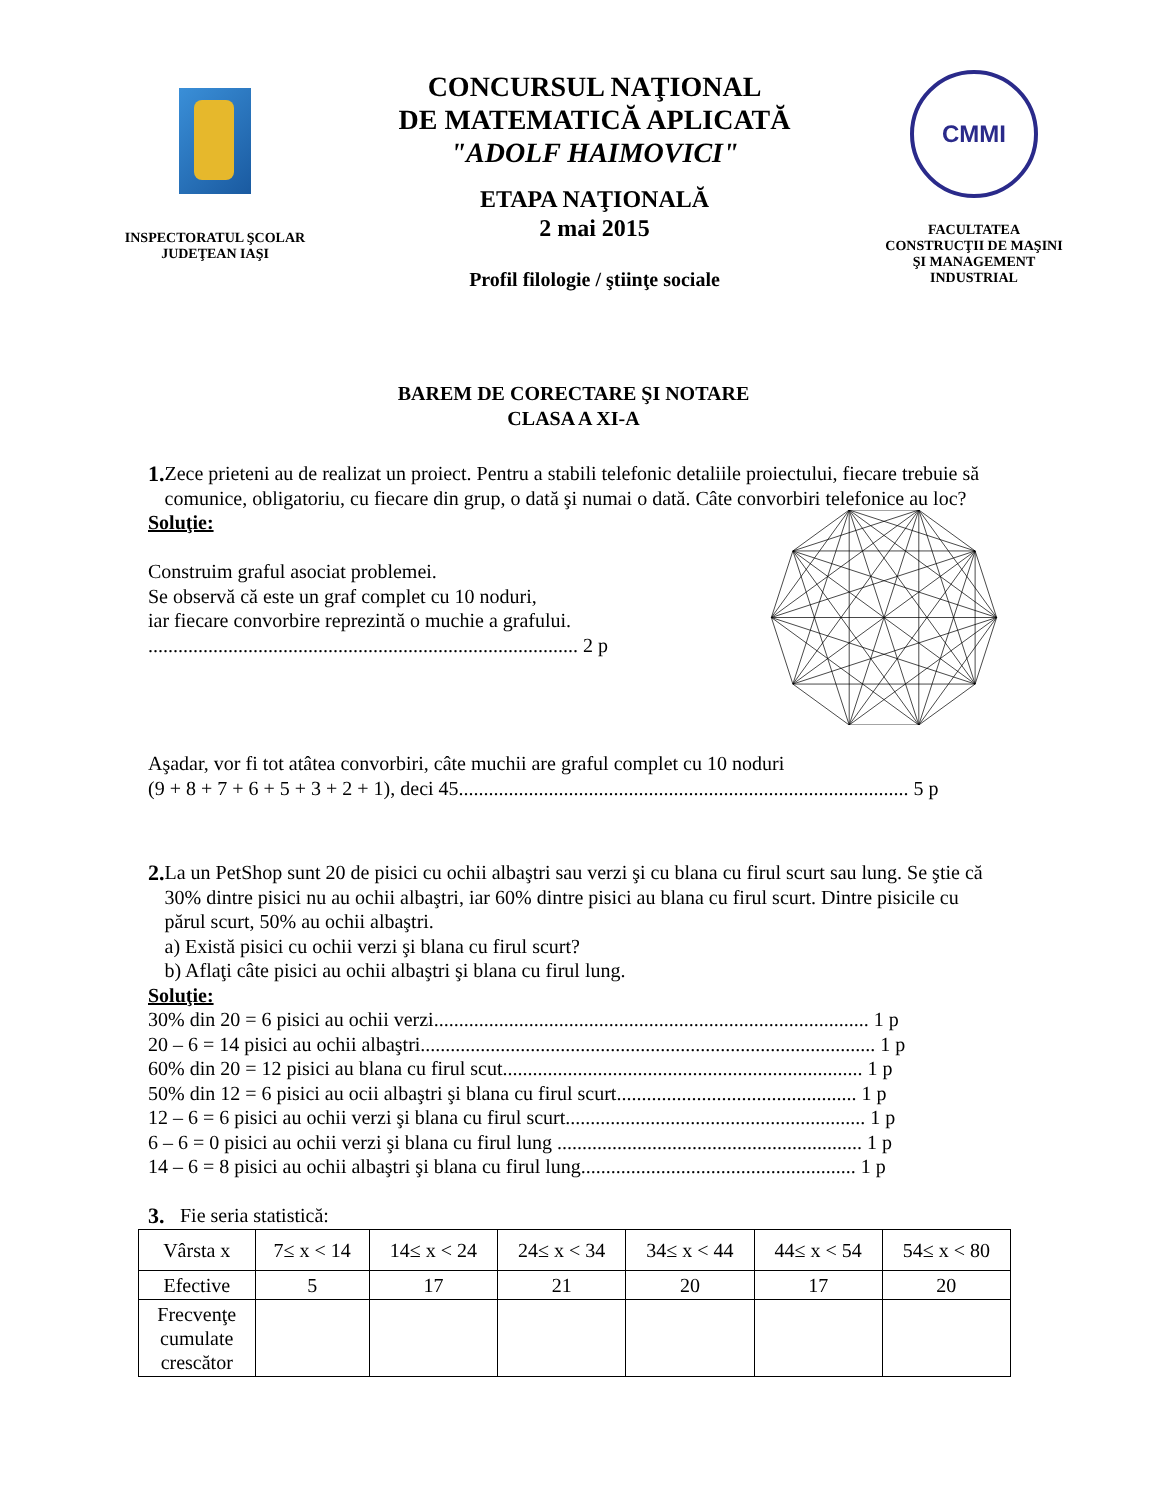INSPECTORATUL ŞCOLAR
JUDEŢEAN IAŞI
CONCURSUL NAŢIONAL
DE MATEMATICĂ APLICATĂ
"ADOLF HAIMOVICI"
ETAPA NAŢIONALĂ
2 mai 2015
Profil filologie / ştiinţe sociale
CMMI
FACULTATEA
CONSTRUCŢII DE MAŞINI
ŞI MANAGEMENT INDUSTRIAL
BAREM DE CORECTARE ŞI NOTARE
CLASA A XI-A
1.
Zece prieteni au de realizat un proiect. Pentru a stabili telefonic detaliile proiectului, fiecare trebuie să comunice, obligatoriu, cu fiecare din grup, o dată şi numai o dată. Câte convorbiri telefonice au loc?
Soluţie:
Construim graful asociat problemei.
Se observă că este un graf complet cu 10 noduri,
iar fiecare convorbire reprezintă o muchie a grafului.
...................................................................................... 2 p
Aşadar, vor fi tot atâtea convorbiri, câte muchii are graful complet cu 10 noduri
(9 + 8 + 7 + 6 + 5 + 3 + 2 + 1), deci 45.......................................................................................... 5 p
2.
La un PetShop sunt 20 de pisici cu ochii albaştri sau verzi şi cu blana cu firul scurt sau lung. Se ştie că 30% dintre pisici nu au ochii albaştri, iar 60% dintre pisici au blana cu firul scurt. Dintre pisicile cu părul scurt, 50% au ochii albaştri.
a) Există pisici cu ochii verzi şi blana cu firul scurt?
b) Aflaţi câte pisici au ochii albaştri şi blana cu firul lung.
Soluţie:
30% din 20 = 6 pisici au ochii verzi....................................................................................... 1 p
20 – 6 = 14 pisici au ochii albaştri........................................................................................... 1 p
60% din 20 = 12 pisici au blana cu firul scut........................................................................ 1 p
50% din 12 = 6 pisici au ocii albaştri şi blana cu firul scurt................................................ 1 p
12 – 6 = 6 pisici au ochii verzi şi blana cu firul scurt............................................................ 1 p
6 – 6 = 0 pisici au ochii verzi şi blana cu firul lung ............................................................. 1 p
14 – 6 = 8 pisici au ochii albaştri şi blana cu firul lung....................................................... 1 p
3.
Fie seria statistică:
| Vârsta x | 7≤ x < 14 | 14≤ x < 24 | 24≤ x < 34 | 34≤ x < 44 | 44≤ x < 54 | 54≤ x < 80 |
| Efective | 5 | 17 | 21 | 20 | 17 | 20 |
| Frecvenţe cumulate crescător | | | | | | |